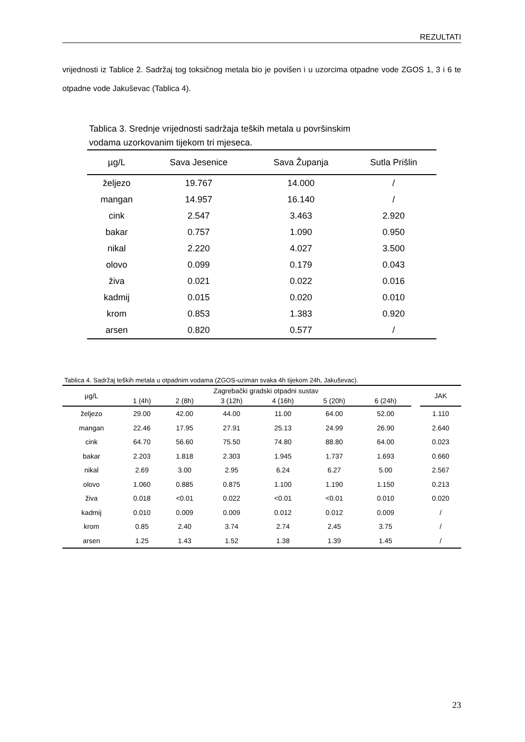REZULTATI
vrijednosti iz Tablice 2. Sadržaj tog toksičnog metala bio je povišen i u uzorcima otpadne vode ZGOS 1, 3 i 6 te otpadne vode Jakuševac (Tablica 4).
Tablica 3. Srednje vrijednosti sadržaja teških metala u površinskim
vodama uzorkovanim tijekom tri mjeseca.
| µg/L | Sava Jesenice | Sava Županja | Sutla Prišlin |
| --- | --- | --- | --- |
| željezo | 19.767 | 14.000 | / |
| mangan | 14.957 | 16.140 | / |
| cink | 2.547 | 3.463 | 2.920 |
| bakar | 0.757 | 1.090 | 0.950 |
| nikal | 2.220 | 4.027 | 3.500 |
| olovo | 0.099 | 0.179 | 0.043 |
| živa | 0.021 | 0.022 | 0.016 |
| kadmij | 0.015 | 0.020 | 0.010 |
| krom | 0.853 | 1.383 | 0.920 |
| arsen | 0.820 | 0.577 | / |
Tablica 4. Sadržaj teških metala u otpadnim vodama (ZGOS-uziman svaka 4h tijekom 24h, Jakuševac).
| µg/L | Zagrebački gradski otpadni sustav | | | | | | | JAK |
| --- | --- | --- | --- | --- | --- | --- | --- | --- |
| | 1 (4h) | 2 (8h) | 3 (12h) | 4 (16h) | 5 (20h) | 6 (24h) | | |
| željezo | 29.00 | 42.00 | 44.00 | 11.00 | 64.00 | 52.00 | | 1.110 |
| mangan | 22.46 | 17.95 | 27.91 | 25.13 | 24.99 | 26.90 | | 2.640 |
| cink | 64.70 | 56.60 | 75.50 | 74.80 | 88.80 | 64.00 | | 0.023 |
| bakar | 2.203 | 1.818 | 2.303 | 1.945 | 1.737 | 1.693 | | 0.660 |
| nikal | 2.69 | 3.00 | 2.95 | 6.24 | 6.27 | 5.00 | | 2.567 |
| olovo | 1.060 | 0.885 | 0.875 | 1.100 | 1.190 | 1.150 | | 0.213 |
| živa | 0.018 | <0.01 | 0.022 | <0.01 | <0.01 | 0.010 | | 0.020 |
| kadmij | 0.010 | 0.009 | 0.009 | 0.012 | 0.012 | 0.009 | | / |
| krom | 0.85 | 2.40 | 3.74 | 2.74 | 2.45 | 3.75 | | / |
| arsen | 1.25 | 1.43 | 1.52 | 1.38 | 1.39 | 1.45 | | / |
23